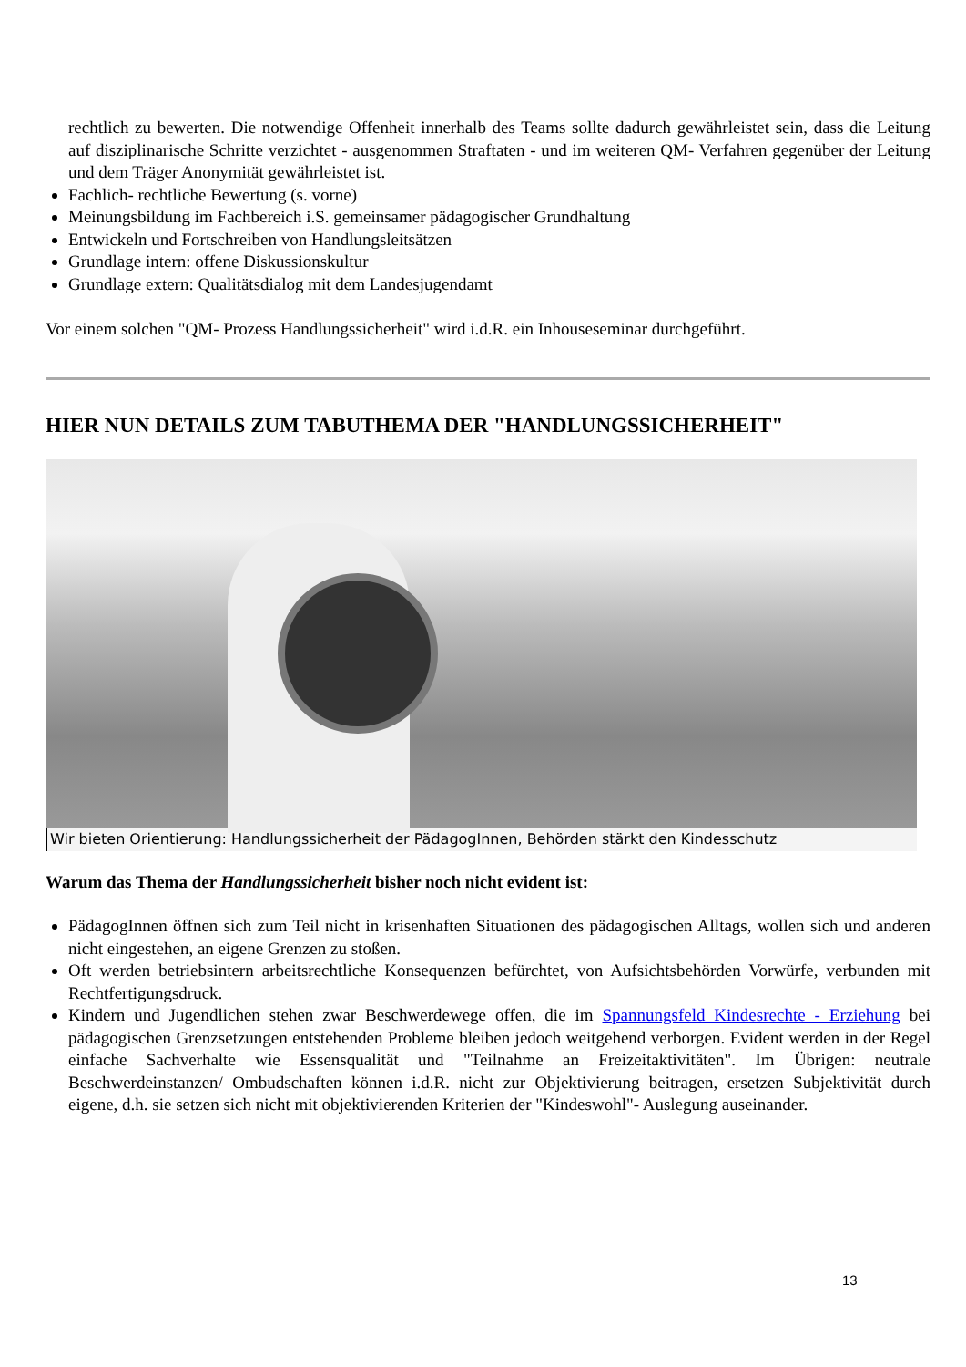rechtlich zu bewerten. Die notwendige Offenheit innerhalb des Teams sollte dadurch gewährleistet sein, dass die Leitung auf disziplinarische Schritte verzichtet - ausgenommen Straftaten - und im weiteren QM- Verfahren gegenüber der Leitung und dem Träger Anonymität gewährleistet ist.
Fachlich- rechtliche Bewertung (s. vorne)
Meinungsbildung im Fachbereich i.S. gemeinsamer pädagogischer Grundhaltung
Entwickeln und Fortschreiben von Handlungsleitsätzen
Grundlage intern: offene Diskussionskultur
Grundlage extern: Qualitätsdialog mit dem Landesjugendamt
Vor einem solchen "QM- Prozess Handlungssicherheit" wird i.d.R. ein Inhouseseminar durchgeführt.
HIER NUN DETAILS ZUM TABUTHEMA DER "HANDLUNGSSICHERHEIT"
Wir bieten Orientierung: Handlungssicherheit der PädagogInnen, Behörden stärkt den Kindesschutz
Warum das Thema der Handlungssicherheit bisher noch nicht evident ist:
PädagogInnen öffnen sich zum Teil nicht in krisenhaften Situationen des pädagogischen Alltags, wollen sich und anderen nicht eingestehen, an eigene Grenzen zu stoßen.
Oft werden betriebsintern arbeitsrechtliche Konsequenzen befürchtet, von Aufsichtsbehörden Vorwürfe, verbunden mit Rechtfertigungsdruck.
Kindern und Jugendlichen stehen zwar Beschwerdewege offen, die im Spannungsfeld Kindesrechte - Erziehung bei pädagogischen Grenzsetzungen entstehenden Probleme bleiben jedoch weitgehend verborgen. Evident werden in der Regel einfache Sachverhalte wie Essensqualität und "Teilnahme an Freizeitaktivitäten". Im Übrigen: neutrale Beschwerdeinstanzen/ Ombudschaften können i.d.R. nicht zur Objektivierung beitragen, ersetzen Subjektivität durch eigene, d.h. sie setzen sich nicht mit objektivierenden Kriterien der "Kindeswohl"- Auslegung auseinander.
13